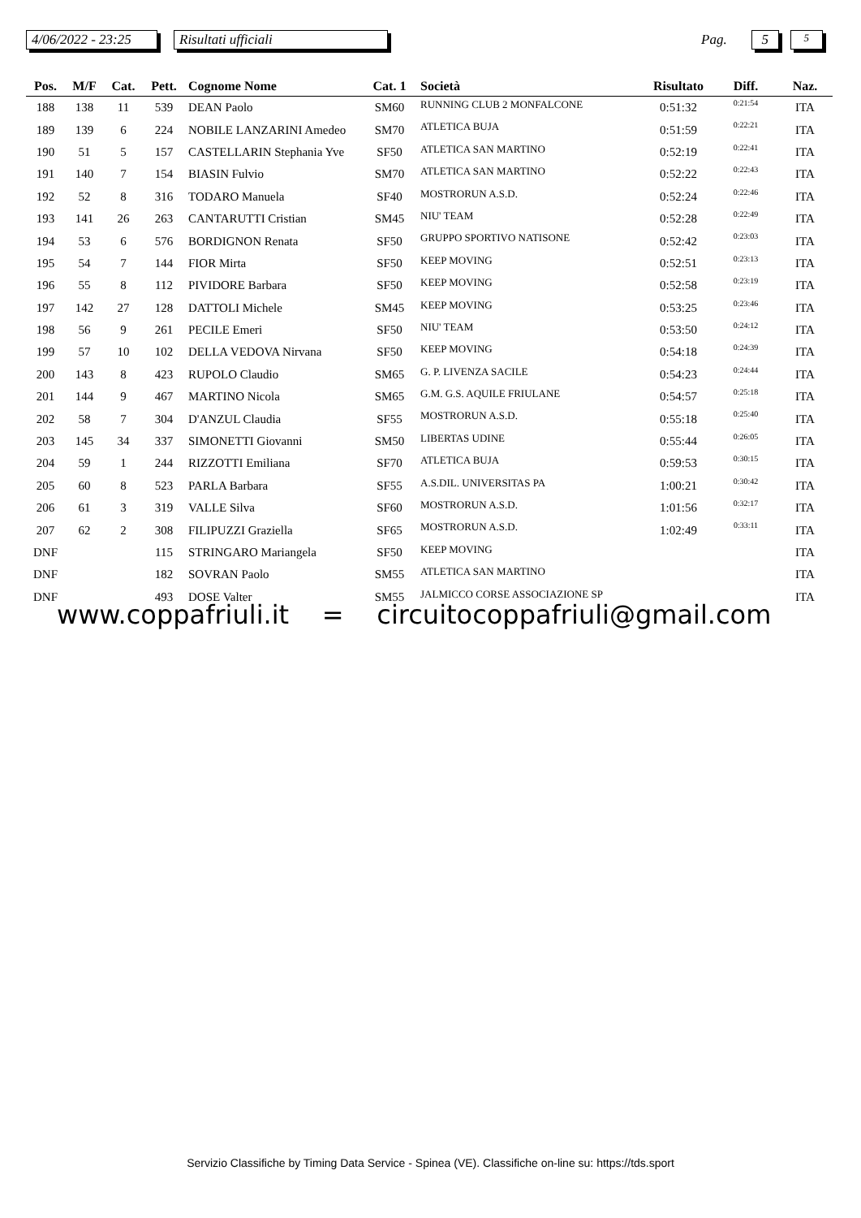4/06/2022 - 23:25 Risultati ufficiali Pag. 5 5
| Pos. | M/F | Cat. | Pett. | Cognome Nome | Cat. 1 | Società | Risultato | Diff. | Naz. |
| --- | --- | --- | --- | --- | --- | --- | --- | --- | --- |
| 188 | 138 | 11 | 539 | DEAN Paolo | SM60 | RUNNING CLUB 2 MONFALCONE | 0:51:32 | 0:21:54 | ITA |
| 189 | 139 | 6 | 224 | NOBILE LANZARINI Amedeo | SM70 | ATLETICA BUJA | 0:51:59 | 0:22:21 | ITA |
| 190 | 51 | 5 | 157 | CASTELLARIN Stephania Yve | SF50 | ATLETICA SAN MARTINO | 0:52:19 | 0:22:41 | ITA |
| 191 | 140 | 7 | 154 | BIASIN Fulvio | SM70 | ATLETICA SAN MARTINO | 0:52:22 | 0:22:43 | ITA |
| 192 | 52 | 8 | 316 | TODARO Manuela | SF40 | MOSTRORUN A.S.D. | 0:52:24 | 0:22:46 | ITA |
| 193 | 141 | 26 | 263 | CANTARUTTI Cristian | SM45 | NIU' TEAM | 0:52:28 | 0:22:49 | ITA |
| 194 | 53 | 6 | 576 | BORDIGNON Renata | SF50 | GRUPPO SPORTIVO NATISONE | 0:52:42 | 0:23:03 | ITA |
| 195 | 54 | 7 | 144 | FIOR Mirta | SF50 | KEEP MOVING | 0:52:51 | 0:23:13 | ITA |
| 196 | 55 | 8 | 112 | PIVIDORE Barbara | SF50 | KEEP MOVING | 0:52:58 | 0:23:19 | ITA |
| 197 | 142 | 27 | 128 | DATTOLI Michele | SM45 | KEEP MOVING | 0:53:25 | 0:23:46 | ITA |
| 198 | 56 | 9 | 261 | PECILE Emeri | SF50 | NIU' TEAM | 0:53:50 | 0:24:12 | ITA |
| 199 | 57 | 10 | 102 | DELLA VEDOVA Nirvana | SF50 | KEEP MOVING | 0:54:18 | 0:24:39 | ITA |
| 200 | 143 | 8 | 423 | RUPOLO Claudio | SM65 | G. P. LIVENZA SACILE | 0:54:23 | 0:24:44 | ITA |
| 201 | 144 | 9 | 467 | MARTINO Nicola | SM65 | G.M. G.S. AQUILE FRIULANE | 0:54:57 | 0:25:18 | ITA |
| 202 | 58 | 7 | 304 | D'ANZUL Claudia | SF55 | MOSTRORUN A.S.D. | 0:55:18 | 0:25:40 | ITA |
| 203 | 145 | 34 | 337 | SIMONETTI Giovanni | SM50 | LIBERTAS UDINE | 0:55:44 | 0:26:05 | ITA |
| 204 | 59 | 1 | 244 | RIZZOTTI Emiliana | SF70 | ATLETICA BUJA | 0:59:53 | 0:30:15 | ITA |
| 205 | 60 | 8 | 523 | PARLA Barbara | SF55 | A.S.DIL. UNIVERSITAS PA | 1:00:21 | 0:30:42 | ITA |
| 206 | 61 | 3 | 319 | VALLE Silva | SF60 | MOSTRORUN A.S.D. | 1:01:56 | 0:32:17 | ITA |
| 207 | 62 | 2 | 308 | FILIPUZZI Graziella | SF65 | MOSTRORUN A.S.D. | 1:02:49 | 0:33:11 | ITA |
| DNF | | | 115 | STRINGARO Mariangela | SF50 | KEEP MOVING | | | ITA |
| DNF | | | 182 | SOVRAN Paolo | SM55 | ATLETICA SAN MARTINO | | | ITA |
| DNF | | | 493 | DOSE Valter | SM55 | JALMICCO CORSE ASSOCIAZIONE SP | | | ITA |
www.coppafriuli.it = circuitocoppafriuli@gmail.com
Servizio Classifiche by Timing Data Service - Spinea (VE). Classifiche on-line su: https://tds.sport